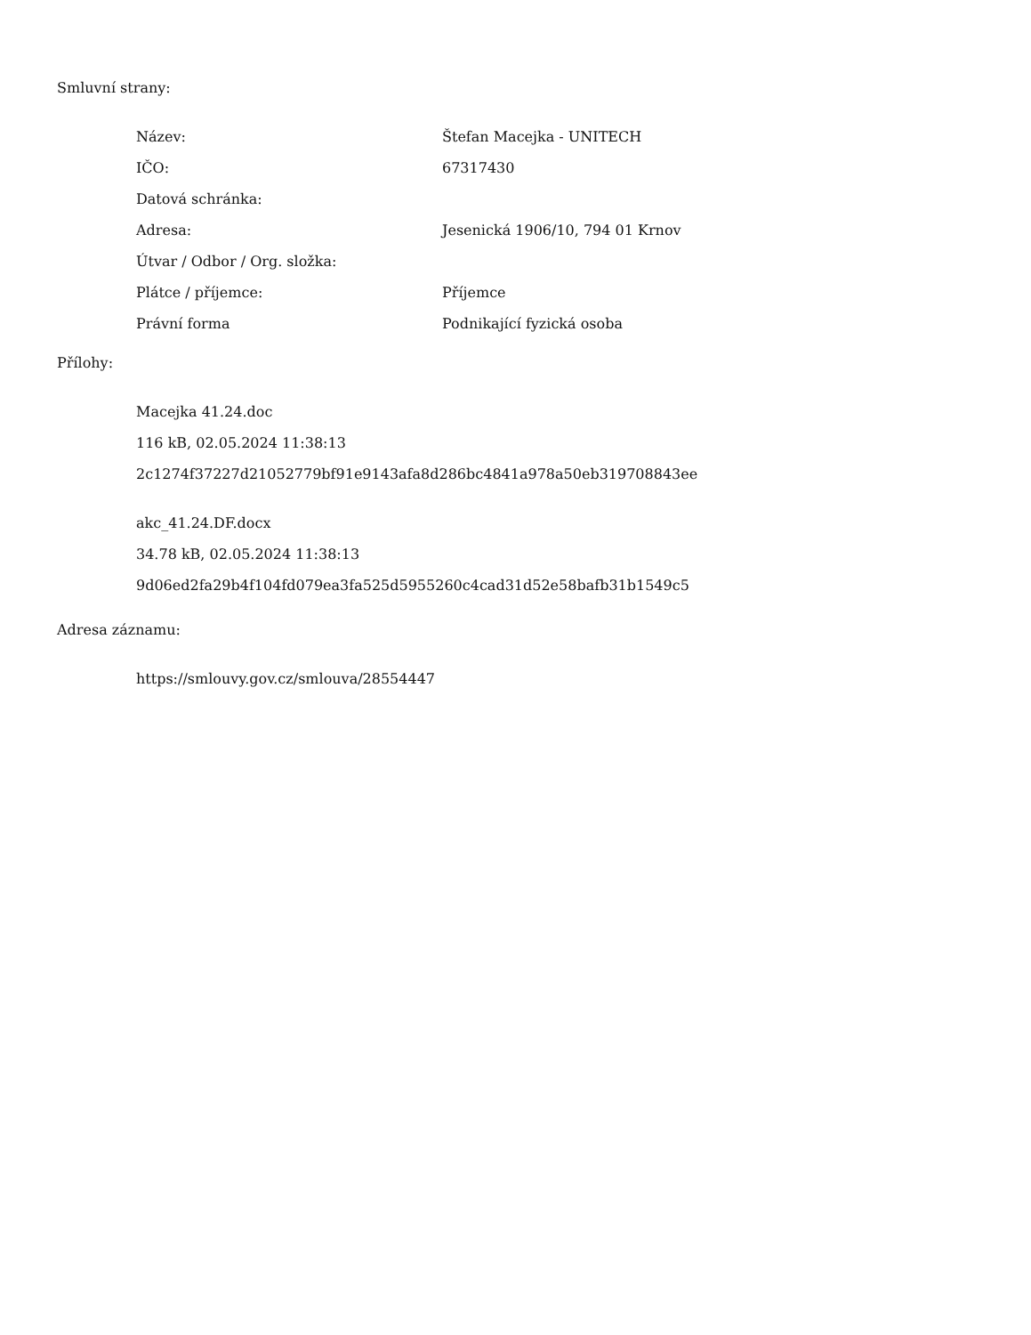Smluvní strany:
| Název: | Štefan Macejka - UNITECH |
| IČO: | 67317430 |
| Datová schránka: | |
| Adresa: | Jesenická 1906/10, 794 01 Krnov |
| Útvar / Odbor / Org. složka: | |
| Plátce / příjemce: | Příjemce |
| Právní forma | Podnikající fyzická osoba |
Přílohy:
Macejka 41.24.doc
116 kB, 02.05.2024 11:38:13
2c1274f37227d21052779bf91e9143afa8d286bc4841a978a50eb319708843ee
akc_41.24.DF.docx
34.78 kB, 02.05.2024 11:38:13
9d06ed2fa29b4f104fd079ea3fa525d5955260c4cad31d52e58bafb31b1549c5
Adresa záznamu:
https://smlouvy.gov.cz/smlouva/28554447